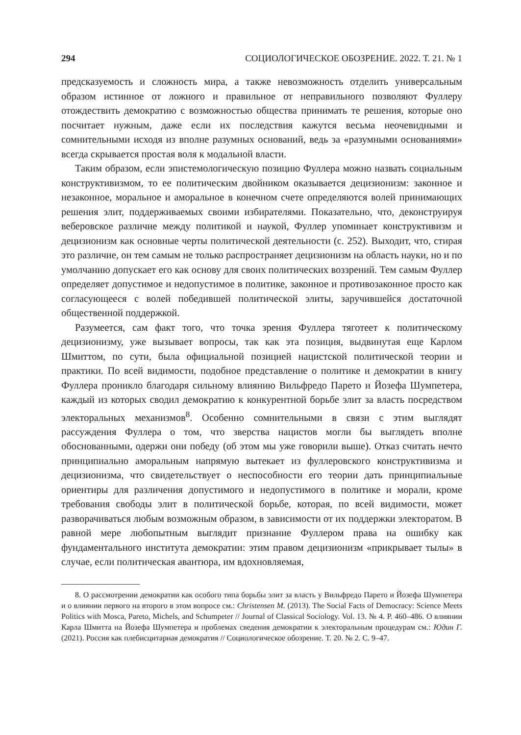294 СОЦИОЛОГИЧЕСКОЕ ОБОЗРЕНИЕ. 2022. Т. 21. № 1
предсказуемость и сложность мира, а также невозможность отделить универсальным образом истинное от ложного и правильное от неправильного позволяют Фуллеру отождествить демократию с возможностью общества принимать те решения, которые оно посчитает нужным, даже если их последствия кажутся весьма неочевидными и сомнительными исходя из вполне разумных оснований, ведь за «разумными основаниями» всегда скрывается простая воля к модальной власти.
Таким образом, если эпистемологическую позицию Фуллера можно назвать социальным конструктивизмом, то ее политическим двойником оказывается децизионизм: законное и незаконное, моральное и аморальное в конечном счете определяются волей принимающих решения элит, поддерживаемых своими избирателями. Показательно, что, деконструируя веберовское различие между политикой и наукой, Фуллер упоминает конструктивизм и децизионизм как основные черты политической деятельности (с. 252). Выходит, что, стирая это различие, он тем самым не только распространяет децизионизм на область науки, но и по умолчанию допускает его как основу для своих политических воззрений. Тем самым Фуллер определяет допустимое и недопустимое в политике, законное и противозаконное просто как согласующееся с волей победившей политической элиты, заручившейся достаточной общественной поддержкой.
Разумеется, сам факт того, что точка зрения Фуллера тяготеет к политическому децизионизму, уже вызывает вопросы, так как эта позиция, выдвинутая еще Карлом Шмиттом, по сути, была официальной позицией нацистской политической теории и практики. По всей видимости, подобное представление о политике и демократии в книгу Фуллера проникло благодаря сильному влиянию Вильфредо Парето и Йозефа Шумпетера, каждый из которых сводил демократию к конкурентной борьбе элит за власть посредством электоральных механизмов<sup>8</sup>. Особенно сомнительными в связи с этим выглядят рассуждения Фуллера о том, что зверства нацистов могли бы выглядеть вполне обоснованными, одержи они победу (об этом мы уже говорили выше). Отказ считать нечто принципиально аморальным напрямую вытекает из фуллеровского конструктивизма и децизионизма, что свидетельствует о неспособности его теории дать принципиальные ориентиры для различения допустимого и недопустимого в политике и морали, кроме требования свободы элит в политической борьбе, которая, по всей видимости, может разворачиваться любым возможным образом, в зависимости от их поддержки электоратом. В равной мере любопытным выглядит признание Фуллером права на ошибку как фундаментального института демократии: этим правом децизионизм «прикрывает тылы» в случае, если политическая авантюра, им вдохновляемая,
8. О рассмотрении демократии как особого типа борьбы элит за власть у Вильфредо Парето и Йозефа Шумпетера и о влиянии первого на второго в этом вопросе см.: Christensen M. (2013). The Social Facts of Democracy: Science Meets Politics with Mosca, Pareto, Michels, and Schumpeter // Journal of Classical Sociology. Vol. 13. № 4. P. 460–486. О влиянии Карла Шмитта на Йозефа Шумпетера и проблемах сведения демократии к электоральным процедурам см.: Юдин Г. (2021). Россия как плебисцитарная демократия // Социологическое обозрение. Т. 20. № 2. С. 9–47.